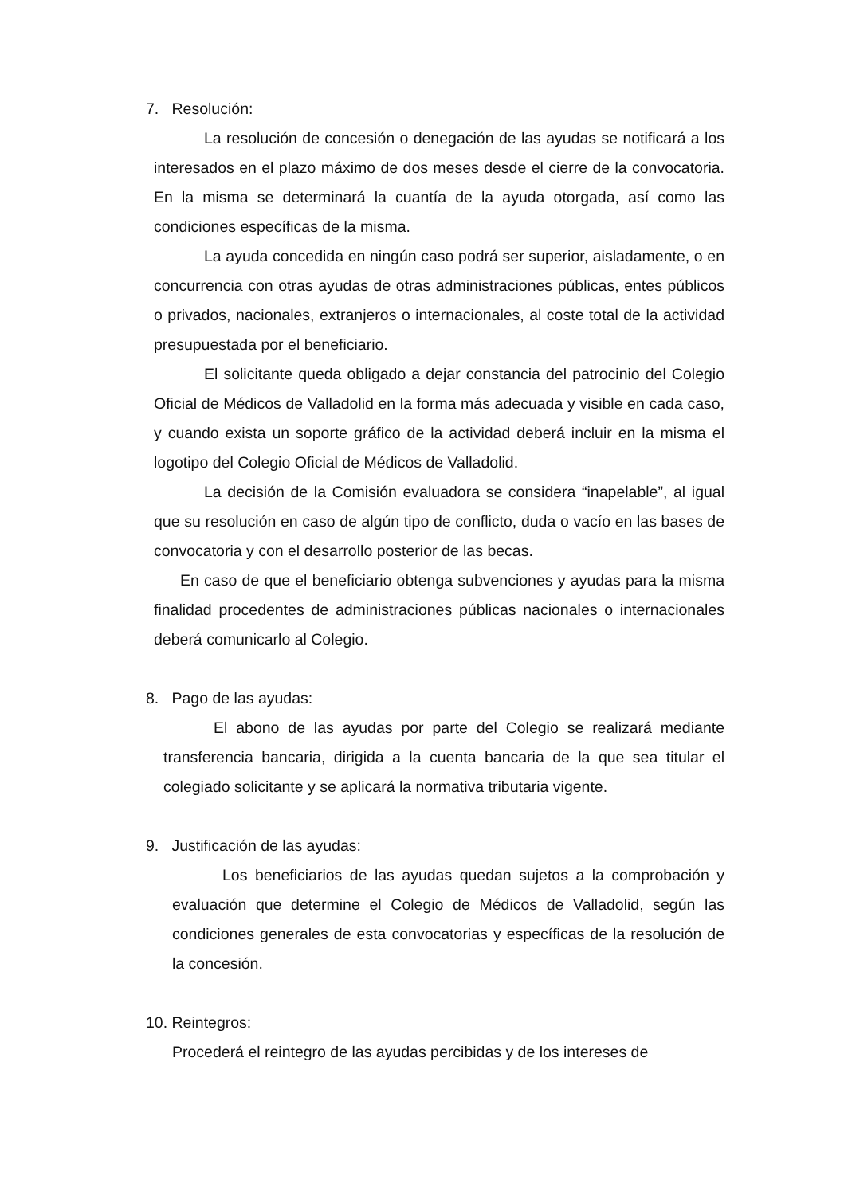7. Resolución:
La resolución de concesión o denegación de las ayudas se notificará a los interesados en el plazo máximo de dos meses desde el cierre de la convocatoria. En la misma se determinará la cuantía de la ayuda otorgada, así como las condiciones específicas de la misma.
La ayuda concedida en ningún caso podrá ser superior, aisladamente, o en concurrencia con otras ayudas de otras administraciones públicas, entes públicos o privados, nacionales, extranjeros o internacionales, al coste total de la actividad presupuestada por el beneficiario.
El solicitante queda obligado a dejar constancia del patrocinio del Colegio Oficial de Médicos de Valladolid en la forma más adecuada y visible en cada caso, y cuando exista un soporte gráfico de la actividad deberá incluir en la misma el logotipo del Colegio Oficial de Médicos de Valladolid.
La decisión de la Comisión evaluadora se considera “inapelable”, al igual que su resolución en caso de algún tipo de conflicto, duda o vacío en las bases de convocatoria y con el desarrollo posterior de las becas.
En caso de que el beneficiario obtenga subvenciones y ayudas para la misma finalidad procedentes de administraciones públicas nacionales o internacionales deberá comunicarlo al Colegio.
8. Pago de las ayudas:
El abono de las ayudas por parte del Colegio se realizará mediante transferencia bancaria, dirigida a la cuenta bancaria de la que sea titular el colegiado solicitante y se aplicará la normativa tributaria vigente.
9. Justificación de las ayudas:
Los beneficiarios de las ayudas quedan sujetos a la comprobación y evaluación que determine el Colegio de Médicos de Valladolid, según las condiciones generales de esta convocatorias y específicas de la resolución de la concesión.
10. Reintegros:
Procederá el reintegro de las ayudas percibidas y de los intereses de